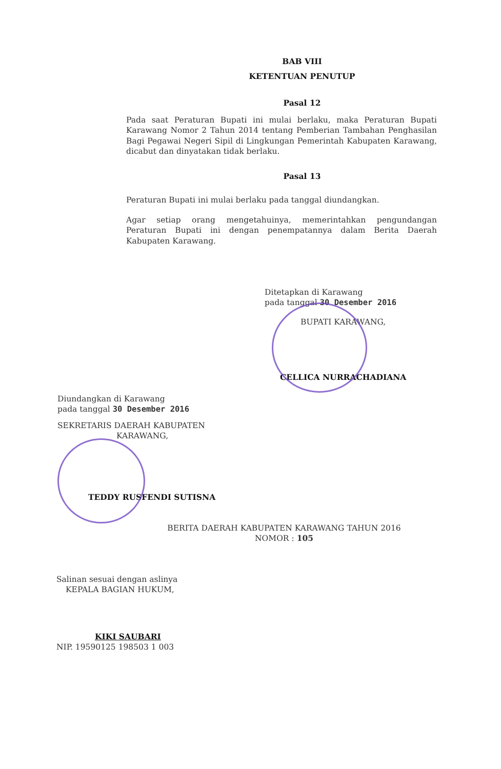BAB VIII
KETENTUAN PENUTUP
Pasal 12
Pada saat Peraturan Bupati ini mulai berlaku, maka Peraturan Bupati Karawang Nomor 2 Tahun 2014 tentang Pemberian Tambahan Penghasilan Bagi Pegawai Negeri Sipil di Lingkungan Pemerintah Kabupaten Karawang, dicabut dan dinyatakan tidak berlaku.
Pasal 13
Peraturan Bupati ini mulai berlaku pada tanggal diundangkan.
Agar setiap orang mengetahuinya, memerintahkan pengundangan Peraturan Bupati ini dengan penempatannya dalam Berita Daerah Kabupaten Karawang.
Ditetapkan di Karawang
pada tanggal 30 Desember 2016
BUPATI KARAWANG,
CELLICA NURRACHADIANA
Diundangkan di Karawang
pada tanggal 30 Desember 2016
SEKRETARIS DAERAH KABUPATEN
KARAWANG,
TEDDY RUSFENDI SUTISNA
BERITA DAERAH KABUPATEN KARAWANG TAHUN 2016
NOMOR : 105
Salinan sesuai dengan aslinya
KEPALA BAGIAN HUKUM,
KIKI SAUBARI
NIP. 19590125 198503 1 003